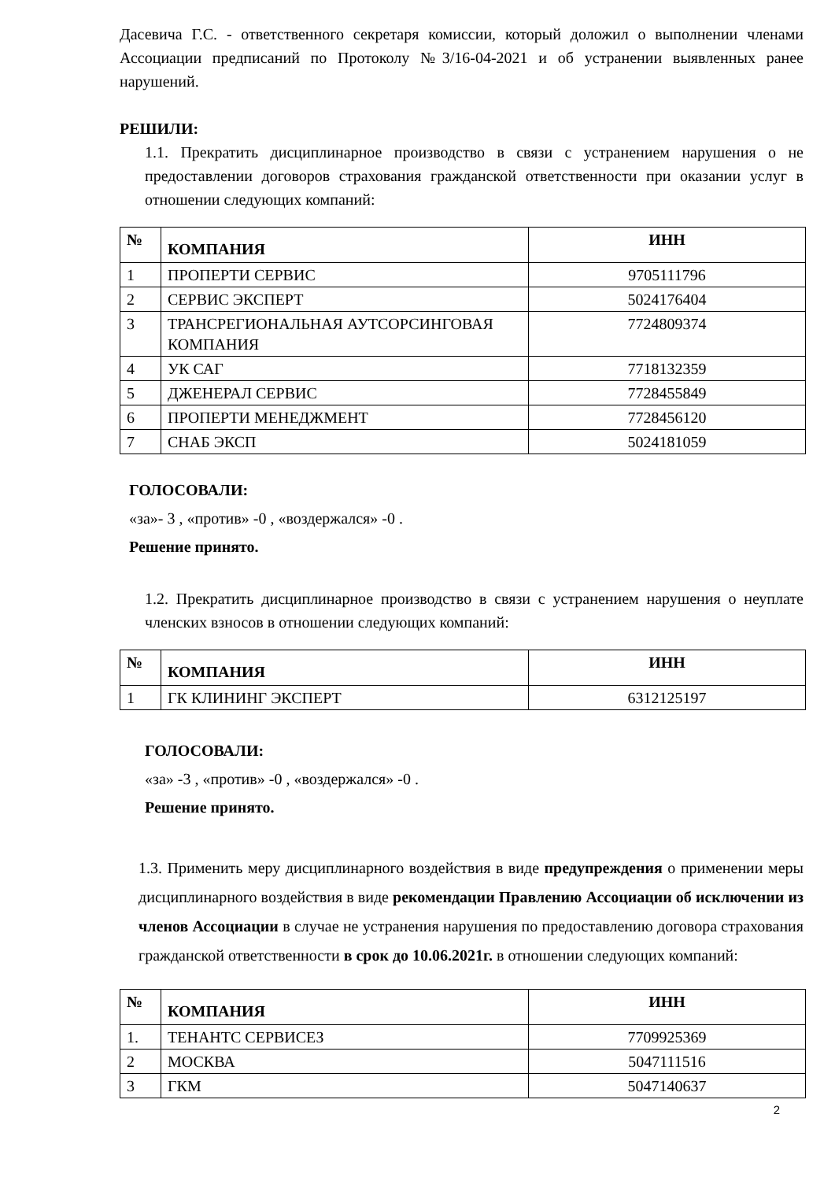Дасевича Г.С. - ответственного секретаря комиссии, который доложил о выполнении членами Ассоциации предписаний по Протоколу №3/16-04-2021 и об устранении выявленных ранее нарушений.
РЕШИЛИ:
1.1. Прекратить дисциплинарное производство в связи с устранением нарушения о не предоставлении договоров страхования гражданской ответственности при оказании услуг в отношении следующих компаний:
| № | КОМПАНИЯ | ИНН |
| --- | --- | --- |
| 1 | ПРОПЕРТИ СЕРВИС | 9705111796 |
| 2 | СЕРВИС ЭКСПЕРТ | 5024176404 |
| 3 | ТРАНСРЕГИОНАЛЬНАЯ АУТСОРСИНГОВАЯ КОМПАНИЯ | 7724809374 |
| 4 | УК САГ | 7718132359 |
| 5 | ДЖЕНЕРАЛ СЕРВИС | 7728455849 |
| 6 | ПРОПЕРТИ МЕНЕДЖМЕНТ | 7728456120 |
| 7 | СНАБ ЭКСП | 5024181059 |
ГОЛОСОВАЛИ:
«за»- 3 , «против» -0 , «воздержался» -0 .
Решение принято.
1.2. Прекратить дисциплинарное производство в связи с устранением нарушения о неуплате членских взносов в отношении следующих компаний:
| № | КОМПАНИЯ | ИНН |
| --- | --- | --- |
| 1 | ГК КЛИНИНГ ЭКСПЕРТ | 6312125197 |
ГОЛОСОВАЛИ:
«за» -3 , «против» -0 , «воздержался» -0 .
Решение принято.
1.3. Применить меру дисциплинарного воздействия в виде предупреждения о применении меры дисциплинарного воздействия в виде рекомендации Правлению Ассоциации об исключении из членов Ассоциации в случае не устранения нарушения по предоставлению договора страхования гражданской ответственности в срок до 10.06.2021г. в отношении следующих компаний:
| № | КОМПАНИЯ | ИНН |
| --- | --- | --- |
| 1. | ТЕНАНТС СЕРВИСЕЗ | 7709925369 |
| 2 | МОСКВА | 5047111516 |
| 3 | ГКМ | 5047140637 |
2